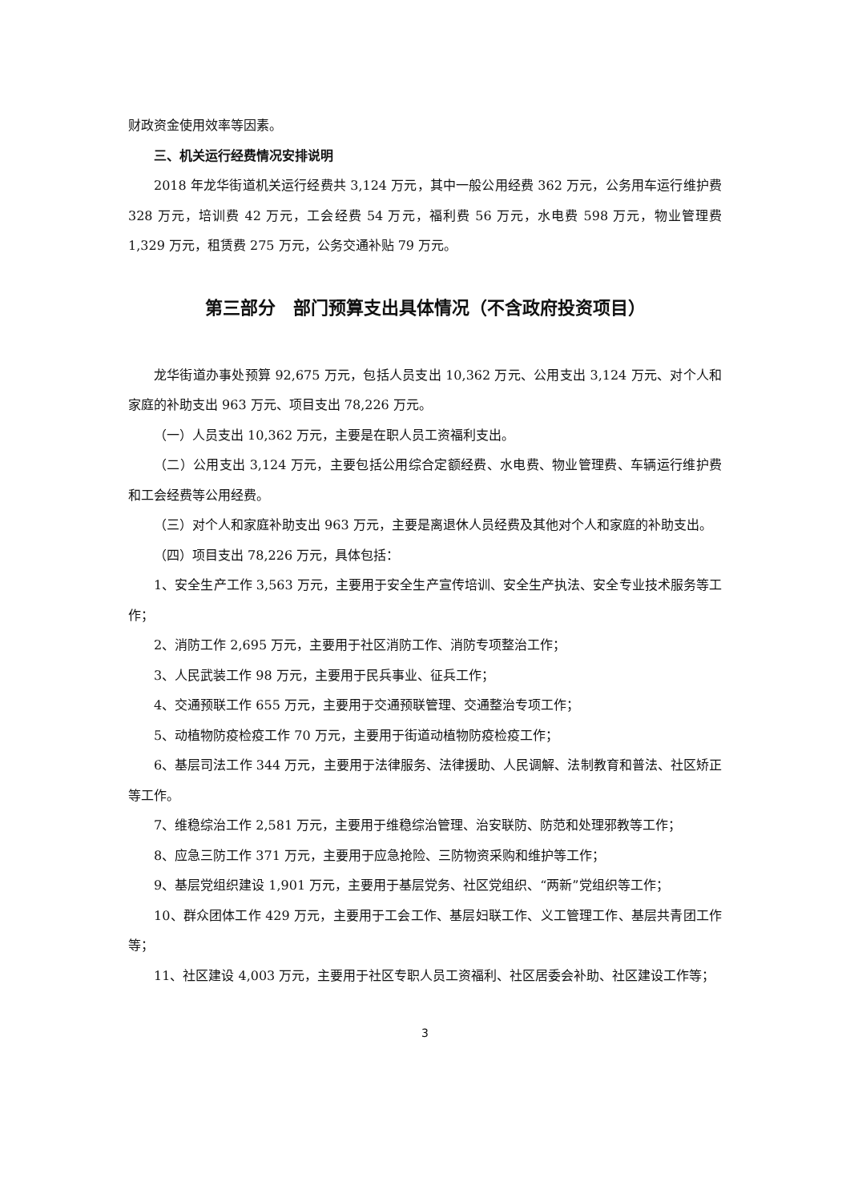财政资金使用效率等因素。
三、机关运行经费情况安排说明
2018 年龙华街道机关运行经费共 3,124 万元，其中一般公用经费 362 万元，公务用车运行维护费 328 万元，培训费 42 万元，工会经费 54 万元，福利费 56 万元，水电费 598 万元，物业管理费 1,329 万元，租赁费 275 万元，公务交通补贴 79 万元。
第三部分　部门预算支出具体情况（不含政府投资项目）
龙华街道办事处预算 92,675 万元，包括人员支出 10,362 万元、公用支出 3,124 万元、对个人和家庭的补助支出 963 万元、项目支出 78,226 万元。
（一）人员支出 10,362 万元，主要是在职人员工资福利支出。
（二）公用支出 3,124 万元，主要包括公用综合定额经费、水电费、物业管理费、车辆运行维护费和工会经费等公用经费。
（三）对个人和家庭补助支出 963 万元，主要是离退休人员经费及其他对个人和家庭的补助支出。
（四）项目支出 78,226 万元，具体包括：
1、安全生产工作 3,563 万元，主要用于安全生产宣传培训、安全生产执法、安全专业技术服务等工作；
2、消防工作 2,695 万元，主要用于社区消防工作、消防专项整治工作；
3、人民武装工作 98 万元，主要用于民兵事业、征兵工作；
4、交通预联工作 655 万元，主要用于交通预联管理、交通整治专项工作；
5、动植物防疫检疫工作 70 万元，主要用于街道动植物防疫检疫工作；
6、基层司法工作 344 万元，主要用于法律服务、法律援助、人民调解、法制教育和普法、社区矫正等工作。
7、维稳综治工作 2,581 万元，主要用于维稳综治管理、治安联防、防范和处理邪教等工作；
8、应急三防工作 371 万元，主要用于应急抢险、三防物资采购和维护等工作；
9、基层党组织建设 1,901 万元，主要用于基层党务、社区党组织、“两新”党组织等工作；
10、群众团体工作 429 万元，主要用于工会工作、基层妇联工作、义工管理工作、基层共青团工作等；
11、社区建设 4,003 万元，主要用于社区专职人员工资福利、社区居委会补助、社区建设工作等；
3